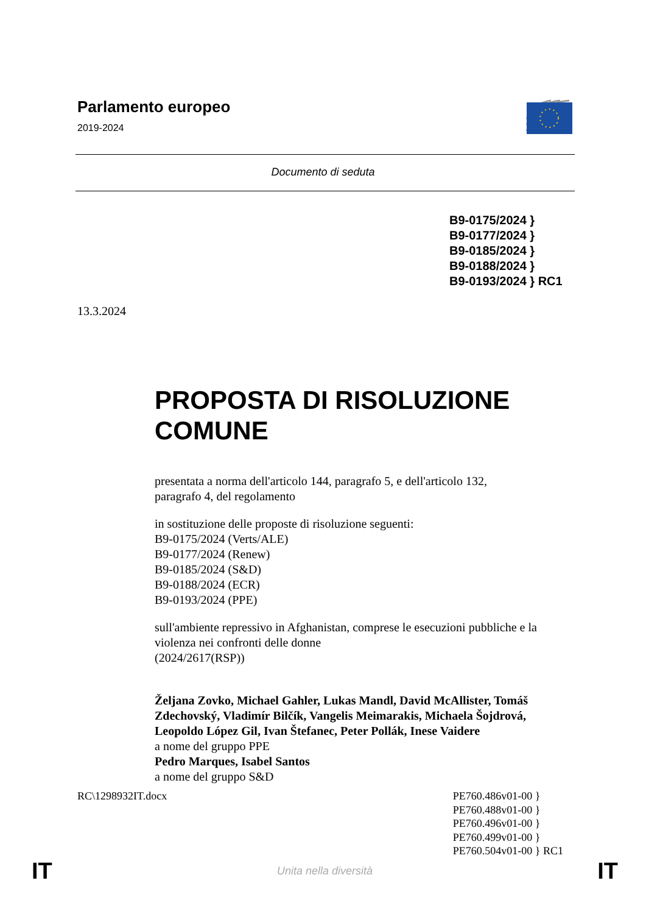Parlamento europeo
2019-2024
Documento di seduta
B9-0175/2024 }
B9-0177/2024 }
B9-0185/2024 }
B9-0188/2024 }
B9-0193/2024 } RC1
13.3.2024
PROPOSTA DI RISOLUZIONE
COMUNE
presentata a norma dell'articolo 144, paragrafo 5, e dell'articolo 132,
paragrafo 4, del regolamento
in sostituzione delle proposte di risoluzione seguenti:
B9-0175/2024 (Verts/ALE)
B9-0177/2024 (Renew)
B9-0185/2024 (S&D)
B9-0188/2024 (ECR)
B9-0193/2024 (PPE)
sull'ambiente repressivo in Afghanistan, comprese le esecuzioni pubbliche e la violenza nei confronti delle donne
(2024/2617(RSP))
Željana Zovko, Michael Gahler, Lukas Mandl, David McAllister, Tomáš Zdechovský, Vladimír Bilčík, Vangelis Meimarakis, Michaela Šojdrová, Leopoldo López Gil, Ivan Štefanec, Peter Pollák, Inese Vaidere
a nome del gruppo PPE
Pedro Marques, Isabel Santos
a nome del gruppo S&D
RC\1298932IT.docx PE760.486v01-00 }
PE760.488v01-00 }
PE760.496v01-00 }
PE760.499v01-00 }
PE760.504v01-00 } RC1
IT Unita nella diversità IT